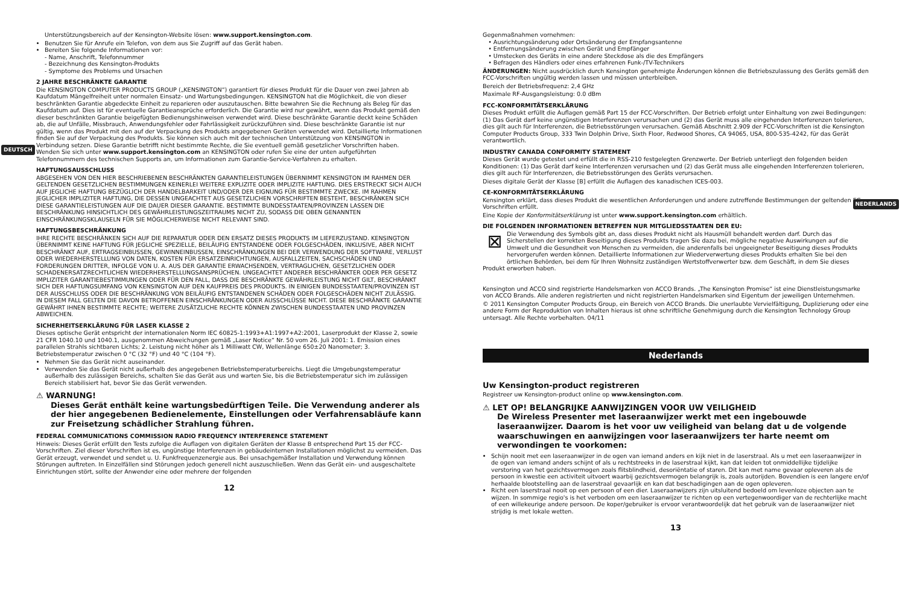DEUTSCH
Unterstützungsbereich auf der Kensington-Website lösen: www.support.kensington.com.
Benutzen Sie für Anrufe ein Telefon, von dem aus Sie Zugriff auf das Gerät haben.
Bereiten Sie folgende Informationen vor:
- Name, Anschrift, Telefonnummer
- Bezeichnung des Kensington-Produkts
- Symptome des Problems und Ursachen
2 JAHRE BESCHRÄNKTE GARANTIE
Die KENSINGTON COMPUTER PRODUCTS GROUP („KENSINGTON“) garantiert für dieses Produkt für die Dauer von zwei Jahren ab Kaufdatum Mängelfreiheit unter normalen Einsatz- und Wartungsbedingungen. KENSINGTON hat die Möglichkeit, die von dieser beschränkten Garantie abgedeckte Einheit zu reparieren oder auszutauschen. Bitte bewahren Sie die Rechnung als Beleg für das Kaufdatum auf. Dies ist für eventuelle Garantieansprüche erforderlich. Die Garantie wird nur gewährt, wenn das Produkt gemäß den dieser beschränkten Garantie beigefügten Bedienungshinweisen verwendet wird. Diese beschränkte Garantie deckt keine Schäden ab, die auf Unfälle, Missbrauch, Anwendungsfehler oder Fahrlässigkeit zurückzuführen sind. Diese beschränkte Garantie ist nur gültig, wenn das Produkt mit den auf der Verpackung des Produkts angegebenen Geräten verwendet wird. Detaillierte Informationen finden Sie auf der Verpackung des Produkts. Sie können sich auch mit der technischen Unterstützung von KENSINGTON in Verbindung setzen. Diese Garantie betrifft nicht bestimmte Rechte, die Sie eventuell gemäß gesetzlicher Vorschriften haben. Wenden Sie sich unter www.support.kensington.com an KENSINGTON oder rufen Sie eine der unten aufgeführten Telefonnummern des technischen Supports an, um Informationen zum Garantie-Service-Verfahren zu erhalten.
HAFTUNGSAUSSCHLUSS
ABGESEHEN VON DEN HIER BESCHRIEBENEN BESCHRÄNKTEN GARANTIELEISTUNGEN ÜBERNIMMT KENSINGTON IM RAHMEN DER GELTENDEN GESETZLICHEN BESTIMMUNGEN KEINERLEI WEITERE EXPLIZITE ODER IMPLIZITE HAFTUNG. DIES ERSTRECKT SICH AUCH AUF JEGLICHE HAFTUNG BEZÜGLICH DER HANDELBARKEIT UND/ODER DER EIGNUNG FÜR BESTIMMTE ZWECKE. IM RAHMEN JEGLICHER IMPLIZITER HAFTUNG, DIE DESSEN UNGEACHTET AUS GESETZLICHEN VORSCHRIFTEN BESTEHT, BESCHRÄNKEN SICH DIESE GARANTIELEISTUNGEN AUF DIE DAUER DIESER GARANTIE. BESTIMMTE BUNDESSTAATEN/PROVINZEN LASSEN DIE BESCHRÄNKUNG HINSICHTLICH DES GEWÄHRLEISTUNGSZEITRAUMS NICHT ZU, SODASS DIE OBEN GENANNTEN EINSCHRÄNKUNGSKLAUSELN FÜR SIE MÖGLICHERWEISE NICHT RELEVANT SIND.
HAFTUNGSBESCHRÄNKUNG
IHRE RECHTE BESCHRÄNKEN SICH AUF DIE REPARATUR ODER DEN ERSATZ DIESES PRODUKTS IM LIEFERZUSTAND. KENSINGTON ÜBERNIMMT KEINE HAFTUNG FÜR JEGLICHE SPEZIELLE, BEILÄUFIG ENTSTANDENE ODER FOLGESCHÄDEN, INKLUSIVE, ABER NICHT BESCHRÄNKT AUF, ERTRAGSEINBUSSEN, GEWINNEINBUSSEN, EINSCHRÄNKUNGEN BEI DER VERWENDUNG DER SOFTWARE, VERLUST ODER WIEDERHERSTELLUNG VON DATEN, KOSTEN FÜR ERSATZEINRICHTUNGEN, AUSFALLZEITEN, SACHSCHÄDEN UND FORDERUNGEN DRITTER, INFOLGE VON U. A. AUS DER GARANTIE ERWACHSENDEN, VERTRAGLICHEN, GESETZLICHEN ODER SCHADENERSATZRECHTLICHEN WIEDERHERSTELLUNGSANSPRÜCHEN. UNGEACHTET ANDERER BESCHRÄNKTER ODER PER GESETZ IMPLIZITER GARANTIEBESTIMMUNGEN ODER FÜR DEN FALL, DASS DIE BESCHRÄNKTE GEWÄHRLEISTUNG NICHT GILT, BESCHRÄNKT SICH DER HAFTUNGSUMFANG VON KENSINGTON AUF DEN KAUFPREIS DES PRODUKTS. IN EINIGEN BUNDESSTAATEN/PROVINZEN IST DER AUSSCHLUSS ODER DIE BESCHRÄNKUNG VON BEILÄUFIG ENTSTANDENEN SCHÄDEN ODER FOLGESCHÄDEN NICHT ZULÄSSIG. IN DIESEM FALL GELTEN DIE DAVON BETROFFENEN EINSCHRÄNKUNGEN ODER AUSSCHLÜSSE NICHT. DIESE BESCHRÄNKTE GARANTIE GEWÄHRT IHNEN BESTIMMTE RECHTE; WEITERE ZUSÄTZLICHE RECHTE KÖNNEN ZWISCHEN BUNDESSTAATEN UND PROVINZEN ABWEICHEN.
SICHERHEITSERKLÄRUNG FÜR LASER KLASSE 2
Dieses optische Gerät entspricht der internationalen Norm IEC 60825-1:1993+A1:1997+A2:2001, Laserprodukt der Klasse 2, sowie 21 CFR 1040.10 und 1040.1, ausgenommen Abweichungen gemäß „Laser Notice“ Nr. 50 vom 26. Juli 2001: 1. Emission eines parallelen Strahls sichtbaren Lichts; 2. Leistung nicht höher als 1 Milliwatt CW, Wellenlänge 650±20 Nanometer; 3. Betriebstemperatur zwischen 0 °C (32 °F) und 40 °C (104 °F).
Nehmen Sie das Gerät nicht auseinander.
Verwenden Sie das Gerät nicht außerhalb des angegebenen Betriebstemperaturbereichs. Liegt die Umgebungstemperatur außerhalb des zulässigen Bereichs, schalten Sie das Gerät aus und warten Sie, bis die Betriebstemperatur sich im zulässigen Bereich stabilisiert hat, bevor Sie das Gerät verwenden.
⚠ WARNUNG!
Dieses Gerät enthält keine wartungsbedürftigen Teile. Die Verwendung anderer als der hier angegebenen Bedienelemente, Einstellungen oder Verfahrensabläufe kann zur Freisetzung schädlicher Strahlung führen.
FEDERAL COMMUNICATIONS COMMISSION RADIO FREQUENCY INTERFERENCE STATEMENT
Hinweis: Dieses Gerät erfüllt den Tests zufolge die Auflagen von digitalen Geräten der Klasse B entsprechend Part 15 der FCC-Vorschriften. Ziel dieser Vorschriften ist es, ungünstige Interferenzen in gebäudeinternen Installationen möglichst zu vermeiden. Das Gerät erzeugt, verwendet und sendet u. U. Funkfrequenzenergie aus. Bei unsachgemäßer Installation und Verwendung können Störungen auftreten. In Einzelfällen sind Störungen jedoch generell nicht auszuschließen. Wenn das Gerät ein- und ausgeschaltete Einrichtungen stört, sollte der Anwender eine oder mehrere der folgenden
12
NEDERLANDS
Gegenmaßnahmen vornehmen:
• Ausrichtungsänderung oder Ortsänderung der Empfangsantenne
• Entfernungsänderung zwischen Gerät und Empfänger
• Umstecken des Geräts in eine andere Steckdose als die des Empfängers
• Befragen des Händlers oder eines erfahrenen Funk-/TV-Technikers
ÄNDERUNGEN: Nicht ausdrücklich durch Kensington genehmigte Änderungen können die Betriebszulassung des Geräts gemäß den FCC-Vorschriften ungültig werden lassen und müssen unterbleiben.
Bereich der Betriebsfrequenz: 2,4 GHz
Maximale RF-Ausgangsleistung: 0.0 dBm
FCC-KONFORMITÄTSERKLÄRUNG
Dieses Produkt erfüllt die Auflagen gemäß Part 15 der FCC-Vorschriften. Der Betrieb erfolgt unter Einhaltung von zwei Bedingungen: (1) Das Gerät darf keine ungünstigen Interferenzen verursachen und (2) das Gerät muss alle eingehenden Interferenzen tolerieren, dies gilt auch für Interferenzen, die Betriebsstörungen verursachen. Gemäß Abschnitt 2.909 der FCC-Vorschriften ist die Kensington Computer Products Group, 333 Twin Dolphin Drive, Sixth Floor, Redwood Shores, CA 94065, USA, 800-535-4242, für das Gerät verantwortlich.
INDUSTRY CANADA CONFORMITY STATEMENT
Dieses Gerät wurde getestet und erfüllt die in RSS-210 festgelegten Grenzwerte. Der Betrieb unterliegt den folgenden beiden Konditionen: (1) Das Gerät darf keine Interferenzen verursachen und (2) das Gerät muss alle eingehenden Interferenzen tolerieren, dies gilt auch für Interferenzen, die Betriebsstörungen des Geräts verursachen.
Dieses digitale Gerät der Klasse [B] erfüllt die Auflagen des kanadischen ICES-003.
CE-KONFORMITÄTSERKLÄRUNG
Kensington erklärt, dass dieses Produkt die wesentlichen Anforderungen und andere zutreffende Bestimmungen der geltenden EC-Vorschriften erfüllt.
Eine Kopie der Konformitätserklärung ist unter www.support.kensington.com erhältlich.
DIE FOLGENDEN INFORMATIONEN BETREFFEN NUR MITGLIEDSSTAATEN DER EU:
⊠ Die Verwendung des Symbols gibt an, dass dieses Produkt nicht als Hausmüll behandelt werden darf. Durch das Sicherstellen der korrekten Beseitigung dieses Produkts tragen Sie dazu bei, mögliche negative Auswirkungen auf die Umwelt und die Gesundheit von Menschen zu vermeiden, die anderenfalls bei ungeeigneter Beseitigung dieses Produkts hervorgerufen werden können. Detaillierte Informationen zur Wiederverwertung dieses Produkts erhalten Sie bei den örtlichen Behörden, bei dem für Ihren Wohnsitz zuständigen Wertstoffverwerter bzw. dem Geschäft, in dem Sie dieses Produkt erworben haben.
Kensington und ACCO sind registrierte Handelsmarken von ACCO Brands. „The Kensington Promise“ ist eine Dienstleistungsmarke von ACCO Brands. Alle anderen registrierten und nicht registrierten Handelsmarken sind Eigentum der jeweiligen Unternehmen.
© 2011 Kensington Computer Products Group, ein Bereich von ACCO Brands. Die unerlaubte Vervielfältigung, Duplizierung oder eine andere Form der Reproduktion von Inhalten hieraus ist ohne schriftliche Genehmigung durch die Kensington Technology Group untersagt. Alle Rechte vorbehalten. 04/11
Nederlands
Uw Kensington-product registreren
Registreer uw Kensington-product online op www.kensington.com.
⚠ LET OP! BELANGRIJKE AANWIJZINGEN VOOR UW VEILIGHEID
De Wireless Presenter met laseraanwijzer werkt met een ingebouwde laseraanwijzer. Daarom is het voor uw veiligheid van belang dat u de volgende waarschuwingen en aanwijzingen voor laseraanwijzers ter harte neemt om verwondingen te voorkomen:
Schijn nooit met een laseraanwijzer in de ogen van iemand anders en kijk niet in de laserstraal. Als u met een laseraanwijzer in de ogen van iemand anders schijnt of als u rechtstreeks in de laserstraal kijkt, kan dat leiden tot onmiddellijke tijdelijke verstoring van het gezichtsvermogen zoals flitsblindheid, desoriëntatie of staren. Dit kan met name gevaar opleveren als de persoon in kwestie een activiteit uitvoert waarbij gezichtsvermogen belangrijk is, zoals autorijden. Bovendien is een langere en/of herhaalde blootstelling aan de laserstraal gevaarlijk en kan dat beschadigingen aan de ogen opleveren.
Richt een laserstraal nooit op een persoon of een dier. Laseraanwijzers zijn uitsluitend bedoeld om levenloze objecten aan te wijzen. In sommige regio's is het verboden om een laseraanwijzer te richten op een vertegenwoordiger van de rechterlijke macht of een willekeurige andere persoon. De koper/gebruiker is ervoor verantwoordelijk dat het gebruik van de laseraanwijzer niet strijdig is met lokale wetten.
13